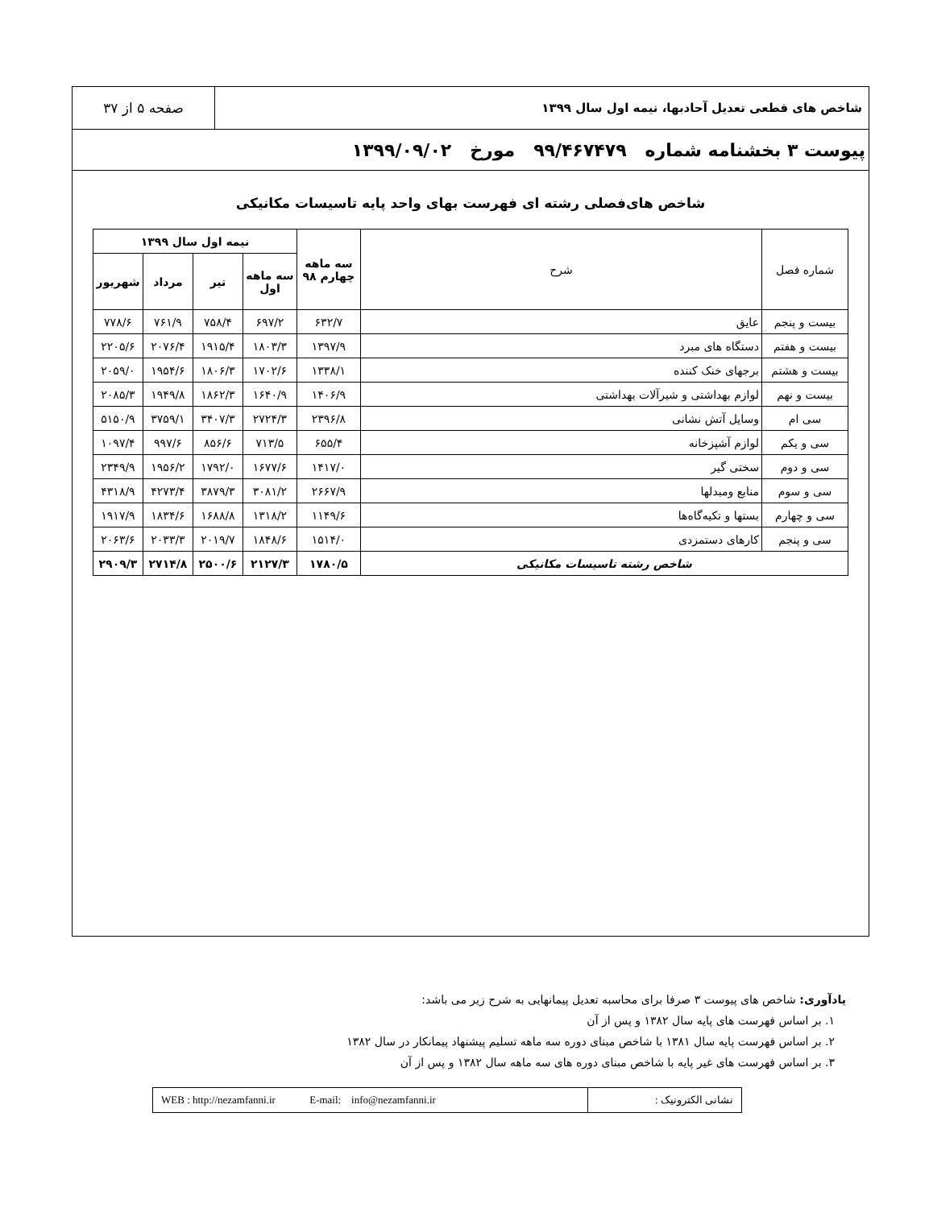شاخص های قطعی تعدیل آحادبها، نیمه اول سال ۱۳۹۹
صفحه ۵ از ۳۷
پیوست ۳ بخشنامه شماره ۹۹/۴۶۷۴۷۹ مورخ ۱۳۹۹/۰۹/۰۲
شاخص های‌فصلی رشته ای فهرست بهای واحد پایه تاسیسات مکانیکی
| شماره فصل | شرح | سه ماهه چهارم ۹۸ | نیمه اول سال ۱۳۹۹ | | | |
| --- | --- | --- | --- | --- | --- | --- |
| | | | سه ماهه اول | تیر | مرداد | شهریور |
| بیست و پنجم | عایق | ۶۳۲/۷ | ۶۹۷/۲ | ۷۵۸/۴ | ۷۶۱/۹ | ۷۷۸/۶ |
| بیست و هفتم | دستگاه های مبرد | ۱۳۹۷/۹ | ۱۸۰۳/۳ | ۱۹۱۵/۴ | ۲۰۷۶/۴ | ۲۲۰۵/۶ |
| بیست و هشتم | برجهای خنک کننده | ۱۳۳۸/۱ | ۱۷۰۲/۶ | ۱۸۰۶/۳ | ۱۹۵۴/۶ | ۲۰۵۹/۰ |
| بیست و نهم | لوازم بهداشتی و شیرآلات بهداشتی | ۱۴۰۶/۹ | ۱۶۴۰/۹ | ۱۸۶۲/۳ | ۱۹۴۹/۸ | ۲۰۸۵/۳ |
| سی ام | وسایل آتش نشانی | ۲۳۹۶/۸ | ۲۷۲۴/۳ | ۳۴۰۷/۳ | ۳۷۵۹/۱ | ۵۱۵۰/۹ |
| سی و یکم | لوازم آشپزخانه | ۶۵۵/۴ | ۷۱۳/۵ | ۸۵۶/۶ | ۹۹۷/۶ | ۱۰۹۷/۴ |
| سی و دوم | سختی گیر | ۱۴۱۷/۰ | ۱۶۷۷/۶ | ۱۷۹۲/۰ | ۱۹۵۶/۲ | ۲۳۴۹/۹ |
| سی و سوم | منابع ومبدلها | ۲۶۶۷/۹ | ۳۰۸۱/۲ | ۳۸۷۹/۳ | ۴۲۷۳/۴ | ۴۳۱۸/۹ |
| سی و چهارم | بستها و تکیه‌گاه‌ها | ۱۱۴۹/۶ | ۱۳۱۸/۲ | ۱۶۸۸/۸ | ۱۸۳۴/۶ | ۱۹۱۷/۹ |
| سی و پنجم | کارهای دستمزدی | ۱۵۱۴/۰ | ۱۸۴۸/۶ | ۲۰۱۹/۷ | ۲۰۳۳/۳ | ۲۰۶۳/۶ |
| شاخص رشته تاسیسات مکانیکی | | ۱۷۸۰/۵ | ۲۱۲۷/۳ | ۲۵۰۰/۶ | ۲۷۱۴/۸ | ۲۹۰۹/۳ |
یادآوری: شاخص های پیوست ۳ صرفا برای محاسبه تعدیل پیمانهایی به شرح زیر می باشد:
۱. بر اساس فهرست های پایه سال ۱۳۸۲ و پس از آن
۲. بر اساس فهرست پایه سال ۱۳۸۱ با شاخص مبنای دوره سه ماهه تسلیم پیشنهاد پیمانکار در سال ۱۳۸۲
۳. بر اساس فهرست های غیر پایه با شاخص مبنای دوره های سه ماهه سال ۱۳۸۲ و پس از آن
نشانی الکترونیک : WEB : http://nezamfanni.ir E-mail: info@nezamfanni.ir